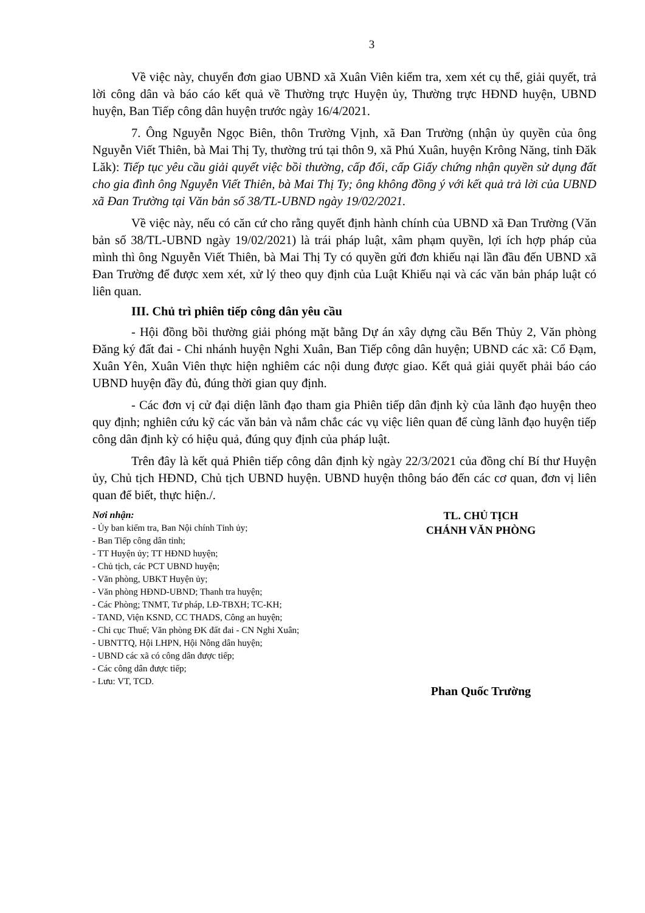3
Về việc này, chuyển đơn giao UBND xã Xuân Viên kiểm tra, xem xét cụ thể, giải quyết, trả lời công dân và báo cáo kết quả về Thường trực Huyện ủy, Thường trực HĐND huyện, UBND huyện, Ban Tiếp công dân huyện trước ngày 16/4/2021.
7. Ông Nguyễn Ngọc Biên, thôn Trường Vịnh, xã Đan Trường (nhận ủy quyền của ông Nguyễn Viết Thiên, bà Mai Thị Ty, thường trú tại thôn 9, xã Phú Xuân, huyện Krông Năng, tỉnh Đăk Lăk): Tiếp tục yêu cầu giải quyết việc bồi thường, cấp đổi, cấp Giấy chứng nhận quyền sử dụng đất cho gia đình ông Nguyễn Viết Thiên, bà Mai Thị Ty; ông không đồng ý với kết quả trả lời của UBND xã Đan Trường tại Văn bản số 38/TL-UBND ngày 19/02/2021.
Về việc này, nếu có căn cứ cho rằng quyết định hành chính của UBND xã Đan Trường (Văn bản số 38/TL-UBND ngày 19/02/2021) là trái pháp luật, xâm phạm quyền, lợi ích hợp pháp của mình thì ông Nguyễn Viết Thiên, bà Mai Thị Ty có quyền gửi đơn khiếu nại lần đầu đến UBND xã Đan Trường để được xem xét, xử lý theo quy định của Luật Khiếu nại và các văn bản pháp luật có liên quan.
III. Chủ trì phiên tiếp công dân yêu cầu
- Hội đồng bồi thường giải phóng mặt bằng Dự án xây dựng cầu Bến Thủy 2, Văn phòng Đăng ký đất đai - Chi nhánh huyện Nghi Xuân, Ban Tiếp công dân huyện; UBND các xã: Cổ Đạm, Xuân Yên, Xuân Viên thực hiện nghiêm các nội dung được giao. Kết quả giải quyết phải báo cáo UBND huyện đầy đủ, đúng thời gian quy định.
- Các đơn vị cử đại diện lãnh đạo tham gia Phiên tiếp dân định kỳ của lãnh đạo huyện theo quy định; nghiên cứu kỹ các văn bản và nắm chắc các vụ việc liên quan để cùng lãnh đạo huyện tiếp công dân định kỳ có hiệu quả, đúng quy định của pháp luật.
Trên đây là kết quả Phiên tiếp công dân định kỳ ngày 22/3/2021 của đồng chí Bí thư Huyện ủy, Chủ tịch HĐND, Chủ tịch UBND huyện. UBND huyện thông báo đến các cơ quan, đơn vị liên quan để biết, thực hiện./.
Nơi nhận:
- Ủy ban kiểm tra, Ban Nội chính Tỉnh ủy;
- Ban Tiếp công dân tỉnh;
- TT Huyện ủy; TT HĐND huyện;
- Chủ tịch, các PCT UBND huyện;
- Văn phòng, UBKT Huyện ủy;
- Văn phòng HĐND-UBND; Thanh tra huyện;
- Các Phòng; TNMT, Tư pháp, LĐ-TBXH; TC-KH;
- TAND, Viện KSND, CC THADS, Công an huyện;
- Chi cục Thuế; Văn phòng ĐK đất đai - CN Nghi Xuân;
- UBNTTQ, Hội LHPN, Hội Nông dân huyện;
- UBND các xã có công dân được tiếp;
- Các công dân được tiếp;
- Lưu: VT, TCD.
TL. CHỦ TỊCH
CHÁNH VĂN PHÒNG
Phan Quốc Trường